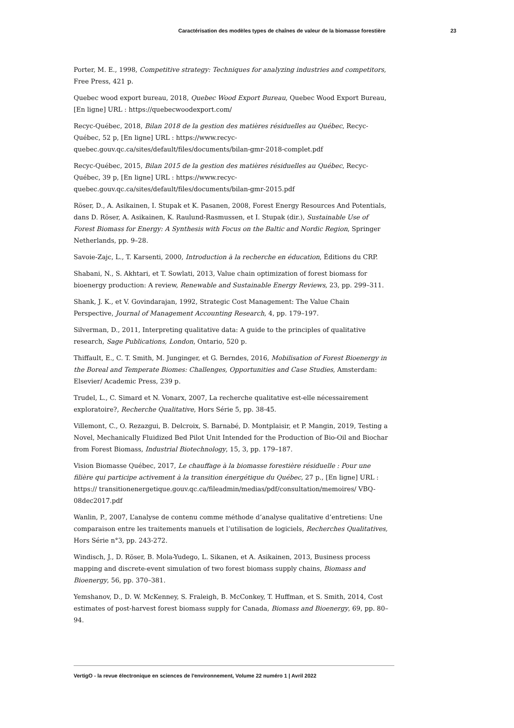Caractérisation des modèles types de chaînes de valeur de la biomasse forestière 23
Porter, M. E., 1998, Competitive strategy: Techniques for analyzing industries and competitors, Free Press, 421 p.
Quebec wood export bureau, 2018, Quebec Wood Export Bureau, Quebec Wood Export Bureau, [En ligne] URL : https://quebecwoodexport.com/
Recyc-Québec, 2018, Bilan 2018 de la gestion des matières résiduelles au Québec, Recyc-Québec, 52 p, [En ligne] URL : https://www.recyc-quebec.gouv.qc.ca/sites/default/files/documents/bilan-gmr-2018-complet.pdf
Recyc-Québec, 2015, Bilan 2015 de la gestion des matières résiduelles au Québec, Recyc-Québec, 39 p, [En ligne] URL : https://www.recyc-quebec.gouv.qc.ca/sites/default/files/documents/bilan-gmr-2015.pdf
Röser, D., A. Asikainen, I. Stupak et K. Pasanen, 2008, Forest Energy Resources And Potentials, dans D. Röser, A. Asikainen, K. Raulund-Rasmussen, et I. Stupak (dir.), Sustainable Use of Forest Biomass for Energy: A Synthesis with Focus on the Baltic and Nordic Region, Springer Netherlands, pp. 9–28.
Savoie-Zajc, L., T. Karsenti, 2000, Introduction à la recherche en éducation, Éditions du CRP.
Shabani, N., S. Akhtari, et T. Sowlati, 2013, Value chain optimization of forest biomass for bioenergy production: A review, Renewable and Sustainable Energy Reviews, 23, pp. 299–311.
Shank, J. K., et V. Govindarajan, 1992, Strategic Cost Management: The Value Chain Perspective, Journal of Management Accounting Research, 4, pp. 179–197.
Silverman, D., 2011, Interpreting qualitative data: A guide to the principles of qualitative research, Sage Publications, London, Ontario, 520 p.
Thiffault, E., C. T. Smith, M. Junginger, et G. Berndes, 2016, Mobilisation of Forest Bioenergy in the Boreal and Temperate Biomes: Challenges, Opportunities and Case Studies, Amsterdam: Elsevier/ Academic Press, 239 p.
Trudel, L., C. Simard et N. Vonarx, 2007, La recherche qualitative est-elle nécessairement exploratoire?, Recherche Qualitative, Hors Série 5, pp. 38-45.
Villemont, C., O. Rezazgui, B. Delcroix, S. Barnabé, D. Montplaisir, et P. Mangin, 2019, Testing a Novel, Mechanically Fluidized Bed Pilot Unit Intended for the Production of Bio-Oil and Biochar from Forest Biomass, Industrial Biotechnology, 15, 3, pp. 179–187.
Vision Biomasse Québec, 2017, Le chauffage à la biomasse forestière résiduelle : Pour une filière qui participe activement à la transition énergétique du Québec, 27 p., [En ligne] URL : https:// transitionenergetique.gouv.qc.ca/fileadmin/medias/pdf/consultation/memoires/ VBQ-08dec2017.pdf
Wanlin, P., 2007, L’analyse de contenu comme méthode d’analyse qualitative d’entretiens: Une comparaison entre les traitements manuels et l’utilisation de logiciels, Recherches Qualitatives, Hors Série n°3, pp. 243-272.
Windisch, J., D. Röser, B. Mola-Yudego, L. Sikanen, et A. Asikainen, 2013, Business process mapping and discrete-event simulation of two forest biomass supply chains, Biomass and Bioenergy, 56, pp. 370–381.
Yemshanov, D., D. W. McKenney, S. Fraleigh, B. McConkey, T. Huffman, et S. Smith, 2014, Cost estimates of post-harvest forest biomass supply for Canada, Biomass and Bioenergy, 69, pp. 80–94.
VertigO - la revue électronique en sciences de l'environnement, Volume 22 numéro 1 | Avril 2022